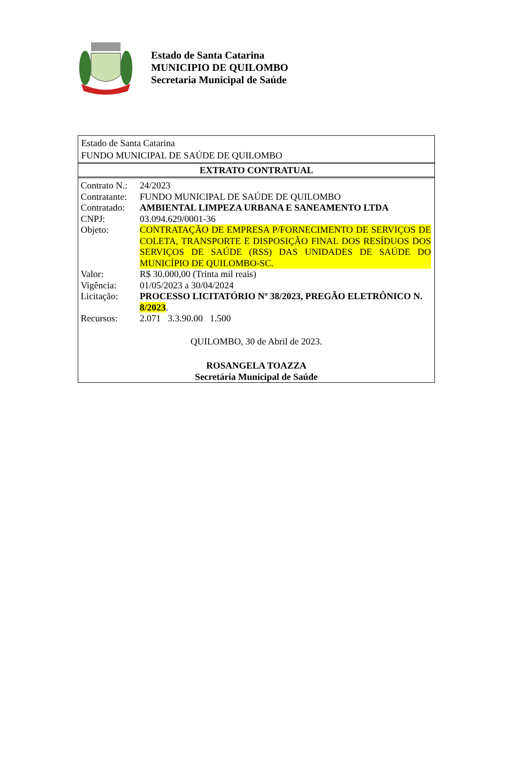Estado de Santa Catarina
MUNICIPIO DE QUILOMBO
Secretaria Municipal de Saúde
Estado de Santa Catarina
FUNDO MUNICIPAL DE SAÚDE DE QUILOMBO
EXTRATO CONTRATUAL
| Contrato N.: | 24/2023 |
| Contratante: | FUNDO MUNICIPAL DE SAÚDE DE QUILOMBO |
| Contratado: | AMBIENTAL LIMPEZA URBANA E SANEAMENTO LTDA |
| CNPJ: | 03.094.629/0001-36 |
| Objeto: | CONTRATAÇÃO DE EMPRESA P/FORNECIMENTO DE SERVIÇOS DE COLETA, TRANSPORTE E DISPOSIÇÃO FINAL DOS RESÍDUOS DOS SERVIÇOS DE SAÚDE (RSS) DAS UNIDADES DE SAÚDE DO MUNICÍPIO DE QUILOMBO-SC. |
| Valor: | R$ 30.000,00 (Trinta mil reais) |
| Vigência: | 01/05/2023 a 30/04/2024 |
| Licitação: | PROCESSO LICITATÓRIO Nº 38/2023, PREGÃO ELETRÔNICO N. 8/2023 . |
| Recursos: | 2.071 3.3.90.00 1.500 |
QUILOMBO, 30 de Abril de 2023.
ROSANGELA TOAZZA
Secretária Municipal de Saúde